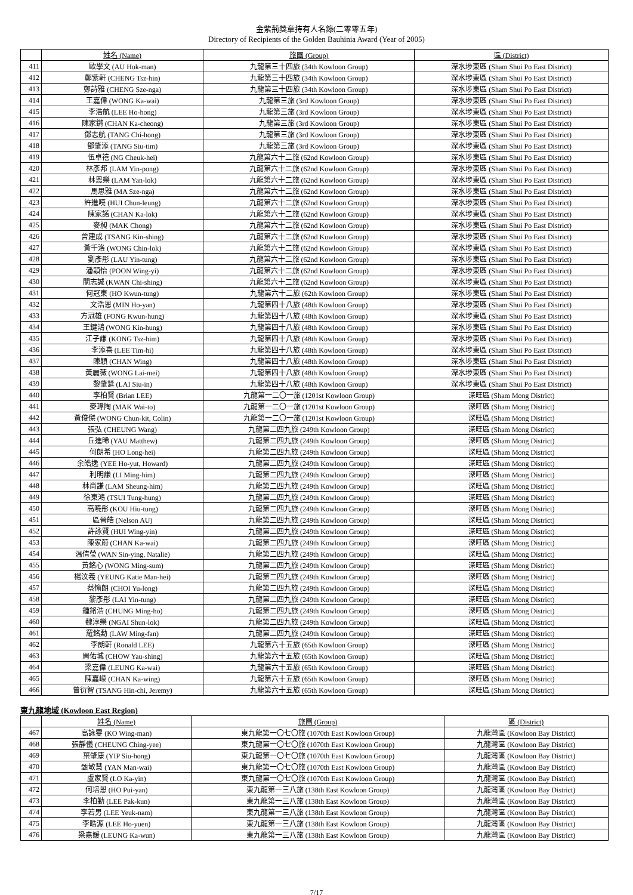金紫荊獎章持有人名錄(二零零五年)
Directory of Recipients of the Golden Bauhinia Award (Year of 2005)
| | 姓名 (Name) | 旅團 (Group) | 區 (District) |
| --- | --- | --- | --- |
| 411 | 歐學文 (AU Hok-man) | 九龍第三十四旅 (34th Kowloon Group) | 深水埗東區 (Sham Shui Po East District) |
| 412 | 鄭紫軒 (CHENG Tsz-hin) | 九龍第三十四旅 (34th Kowloon Group) | 深水埗東區 (Sham Shui Po East District) |
| 413 | 鄭詩雅 (CHENG Sze-nga) | 九龍第三十四旅 (34th Kowloon Group) | 深水埗東區 (Sham Shui Po East District) |
| 414 | 王嘉偉 (WONG Ka-wai) | 九龍第三旅 (3rd Kowloon Group) | 深水埗東區 (Sham Shui Po East District) |
| 415 | 李浩航 (LEE Ho-hong) | 九龍第三旅 (3rd Kowloon Group) | 深水埗東區 (Sham Shui Po East District) |
| 416 | 陳家鏘 (CHAN Ka-cheong) | 九龍第三旅 (3rd Kowloon Group) | 深水埗東區 (Sham Shui Po East District) |
| 417 | 鄧志航 (TANG Chi-hong) | 九龍第三旅 (3rd Kowloon Group) | 深水埗東區 (Sham Shui Po East District) |
| 418 | 鄧肇添 (TANG Siu-tim) | 九龍第三旅 (3rd Kowloon Group) | 深水埗東區 (Sham Shui Po East District) |
| 419 | 伍卓禧 (NG Cheuk-hei) | 九龍第六十二旅 (62nd Kowloon Group) | 深水埗東區 (Sham Shui Po East District) |
| 420 | 林彥邦 (LAM Yin-pong) | 九龍第六十二旅 (62nd Kowloon Group) | 深水埗東區 (Sham Shui Po East District) |
| 421 | 林恩樂 (LAM Yan-lok) | 九龍第六十二旅 (62nd Kowloon Group) | 深水埗東區 (Sham Shui Po East District) |
| 422 | 馬思雅 (MA Sze-nga) | 九龍第六十二旅 (62nd Kowloon Group) | 深水埗東區 (Sham Shui Po East District) |
| 423 | 許進喨 (HUI Chun-leung) | 九龍第六十二旅 (62nd Kowloon Group) | 深水埗東區 (Sham Shui Po East District) |
| 424 | 陳家諾 (CHAN Ka-lok) | 九龍第六十二旅 (62nd Kowloon Group) | 深水埗東區 (Sham Shui Po East District) |
| 425 | 麥昶 (MAK Chong) | 九龍第六十二旅 (62nd Kowloon Group) | 深水埗東區 (Sham Shui Po East District) |
| 426 | 曾建成 (TSANG Kin-shing) | 九龍第六十二旅 (62nd Kowloon Group) | 深水埗東區 (Sham Shui Po East District) |
| 427 | 黃千洛 (WONG Chin-lok) | 九龍第六十二旅 (62nd Kowloon Group) | 深水埗東區 (Sham Shui Po East District) |
| 428 | 劉彥彤 (LAU Yin-tung) | 九龍第六十二旅 (62nd Kowloon Group) | 深水埗東區 (Sham Shui Po East District) |
| 429 | 潘穎怡 (POON Wing-yi) | 九龍第六十二旅 (62nd Kowloon Group) | 深水埗東區 (Sham Shui Po East District) |
| 430 | 關志誠 (KWAN Chi-shing) | 九龍第六十二旅 (62nd Kowloon Group) | 深水埗東區 (Sham Shui Po East District) |
| 431 | 何冠東 (HO Kwun-tung) | 九龍第六十二旅 (62th Kowloon Group) | 深水埗東區 (Sham Shui Po East District) |
| 432 | 文浩恩 (MIN Ho-yan) | 九龍第四十八旅 (48th Kowloon Group) | 深水埗東區 (Sham Shui Po East District) |
| 433 | 方冠雄 (FONG Kwun-hung) | 九龍第四十八旅 (48th Kowloon Group) | 深水埗東區 (Sham Shui Po East District) |
| 434 | 王鍵鴻 (WONG Kin-hung) | 九龍第四十八旅 (48th Kowloon Group) | 深水埗東區 (Sham Shui Po East District) |
| 435 | 江子謙 (KONG Tsz-him) | 九龍第四十八旅 (48th Kowloon Group) | 深水埗東區 (Sham Shui Po East District) |
| 436 | 李添喜 (LEE Tim-hi) | 九龍第四十八旅 (48th Kowloon Group) | 深水埗東區 (Sham Shui Po East District) |
| 437 | 陳穎 (CHAN Wing) | 九龍第四十八旅 (48th Kowloon Group) | 深水埗東區 (Sham Shui Po East District) |
| 438 | 黃麗薇 (WONG Lai-mei) | 九龍第四十八旅 (48th Kowloon Group) | 深水埗東區 (Sham Shui Po East District) |
| 439 | 黎肇筵 (LAI Siu-in) | 九龍第四十八旅 (48th Kowloon Group) | 深水埗東區 (Sham Shui Po East District) |
| 440 | 李柏賢 (Brian LEE) | 九龍第一二〇一旅 (1201st Kowloon Group) | 深旺區 (Sham Mong District) |
| 441 | 麥瑋陶 (MAK Wai-to) | 九龍第一二〇一旅 (1201st Kowloon Group) | 深旺區 (Sham Mong District) |
| 442 | 黃俊傑 (WONG Chun-kit, Colin) | 九龍第一二〇一旅 (1201st Kowloon Group) | 深旺區 (Sham Mong District) |
| 443 | 張弘 (CHEUNG Wang) | 九龍第二四九旅 (249th Kowloon Group) | 深旺區 (Sham Mong District) |
| 444 | 丘進晞 (YAU Matthew) | 九龍第二四九旅 (249th Kowloon Group) | 深旺區 (Sham Mong District) |
| 445 | 何朗希 (HO Long-hei) | 九龍第二四九旅 (249th Kowloon Group) | 深旺區 (Sham Mong District) |
| 446 | 余皓逸 (YEE Ho-yut, Howard) | 九龍第二四九旅 (249th Kowloon Group) | 深旺區 (Sham Mong District) |
| 447 | 利明謙 (LI Ming-him) | 九龍第二四九旅 (249th Kowloon Group) | 深旺區 (Sham Mong District) |
| 448 | 林尚謙 (LAM Sheung-him) | 九龍第二四九旅 (249th Kowloon Group) | 深旺區 (Sham Mong District) |
| 449 | 徐東鴻 (TSUI Tung-hung) | 九龍第二四九旅 (249th Kowloon Group) | 深旺區 (Sham Mong District) |
| 450 | 高曉彤 (KOU Hiu-tung) | 九龍第二四九旅 (249th Kowloon Group) | 深旺區 (Sham Mong District) |
| 451 | 區晉皓 (Nelson AU) | 九龍第二四九旅 (249th Kowloon Group) | 深旺區 (Sham Mong District) |
| 452 | 許詠賢 (HUI Wing-yin) | 九龍第二四九旅 (249th Kowloon Group) | 深旺區 (Sham Mong District) |
| 453 | 陳家蔚 (CHAN Ka-wai) | 九龍第二四九旅 (249th Kowloon Group) | 深旺區 (Sham Mong District) |
| 454 | 温倩瑩 (WAN Sin-ying, Natalie) | 九龍第二四九旅 (249th Kowloon Group) | 深旺區 (Sham Mong District) |
| 455 | 黃銘心 (WONG Ming-sum) | 九龍第二四九旅 (249th Kowloon Group) | 深旺區 (Sham Mong District) |
| 456 | 楊汶羲 (YEUNG Katie Man-hei) | 九龍第二四九旅 (249th Kowloon Group) | 深旺區 (Sham Mong District) |
| 457 | 蔡愉朗 (CHOI Yu-long) | 九龍第二四九旅 (249th Kowloon Group) | 深旺區 (Sham Mong District) |
| 458 | 黎彥彤 (LAI Yin-tung) | 九龍第二四九旅 (249th Kowloon Group) | 深旺區 (Sham Mong District) |
| 459 | 鍾銘浩 (CHUNG Ming-ho) | 九龍第二四九旅 (249th Kowloon Group) | 深旺區 (Sham Mong District) |
| 460 | 魏淳樂 (NGAI Shun-lok) | 九龍第二四九旅 (249th Kowloon Group) | 深旺區 (Sham Mong District) |
| 461 | 羅銘勳 (LAW Ming-fan) | 九龍第二四九旅 (249th Kowloon Group) | 深旺區 (Sham Mong District) |
| 462 | 李朗軒 (Ronald LEE) | 九龍第六十五旅 (65th Kowloon Group) | 深旺區 (Sham Mong District) |
| 463 | 周佑城 (CHOW Yau-shing) | 九龍第六十五旅 (65th Kowloon Group) | 深旺區 (Sham Mong District) |
| 464 | 梁嘉偉 (LEUNG Ka-wai) | 九龍第六十五旅 (65th Kowloon Group) | 深旺區 (Sham Mong District) |
| 465 | 陳嘉嶸 (CHAN Ka-wing) | 九龍第六十五旅 (65th Kowloon Group) | 深旺區 (Sham Mong District) |
| 466 | 曾衍智 (TSANG Hin-chi, Jeremy) | 九龍第六十五旅 (65th Kowloon Group) | 深旺區 (Sham Mong District) |
東九龍地域 (Kowloon East Region)
| | 姓名 (Name) | 旅團 (Group) | 區 (District) |
| --- | --- | --- | --- |
| 467 | 高詠雯 (KO Wing-man) | 東九龍第一〇七〇旅 (1070th East Kowloon Group) | 九龍灣區 (Kowloon Bay District) |
| 468 | 張靜儀 (CHEUNG Ching-yee) | 東九龍第一〇七〇旅 (1070th East Kowloon Group) | 九龍灣區 (Kowloon Bay District) |
| 469 | 葉肇康 (YIP Siu-hong) | 東九龍第一〇七〇旅 (1070th East Kowloon Group) | 九龍灣區 (Kowloon Bay District) |
| 470 | 甄敏慧 (YAN Man-wai) | 東九龍第一〇七〇旅 (1070th East Kowloon Group) | 九龍灣區 (Kowloon Bay District) |
| 471 | 盧家賢 (LO Ka-yin) | 東九龍第一〇七〇旅 (1070th East Kowloon Group) | 九龍灣區 (Kowloon Bay District) |
| 472 | 何培恩 (HO Pui-yan) | 東九龍第一三八旅 (138th East Kowloon Group) | 九龍灣區 (Kowloon Bay District) |
| 473 | 李柏勤 (LEE Pak-kun) | 東九龍第一三八旅 (138th East Kowloon Group) | 九龍灣區 (Kowloon Bay District) |
| 474 | 李若男 (LEE Yeuk-nam) | 東九龍第一三八旅 (138th East Kowloon Group) | 九龍灣區 (Kowloon Bay District) |
| 475 | 李晧源 (LEE Ho-yuen) | 東九龍第一三八旅 (138th East Kowloon Group) | 九龍灣區 (Kowloon Bay District) |
| 476 | 梁嘉媛 (LEUNG Ka-wun) | 東九龍第一三八旅 (138th East Kowloon Group) | 九龍灣區 (Kowloon Bay District) |
7/17